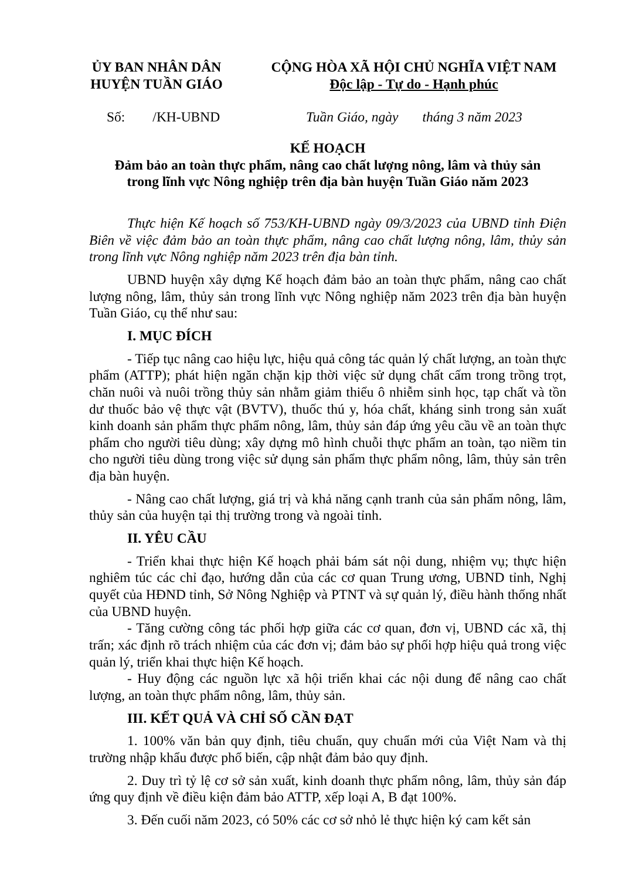ỦY BAN NHÂN DÂN
HUYỆN TUẦN GIÁO
CỘNG HÒA XÃ HỘI CHỦ NGHĨA VIỆT NAM
Độc lập - Tự do - Hạnh phúc
Số: /KH-UBND Tuần Giáo, ngày tháng 3 năm 2023
KẾ HOẠCH
Đảm bảo an toàn thực phẩm, nâng cao chất lượng nông, lâm và thủy sản
trong lĩnh vực Nông nghiệp trên địa bàn huyện Tuần Giáo năm 2023
Thực hiện Kế hoạch số 753/KH-UBND ngày 09/3/2023 của UBND tỉnh Điện Biên về việc đảm bảo an toàn thực phẩm, nâng cao chất lượng nông, lâm, thủy sản trong lĩnh vực Nông nghiệp năm 2023 trên địa bàn tỉnh.
UBND huyện xây dựng Kế hoạch đảm bảo an toàn thực phẩm, nâng cao chất lượng nông, lâm, thủy sản trong lĩnh vực Nông nghiệp năm 2023 trên địa bàn huyện Tuần Giáo, cụ thể như sau:
I. MỤC ĐÍCH
- Tiếp tục nâng cao hiệu lực, hiệu quả công tác quản lý chất lượng, an toàn thực phẩm (ATTP); phát hiện ngăn chặn kịp thời việc sử dụng chất cấm trong trồng trọt, chăn nuôi và nuôi trồng thủy sản nhằm giảm thiểu ô nhiễm sinh học, tạp chất và tồn dư thuốc bảo vệ thực vật (BVTV), thuốc thú y, hóa chất, kháng sinh trong sản xuất kinh doanh sản phẩm thực phẩm nông, lâm, thủy sản đáp ứng yêu cầu về an toàn thực phẩm cho người tiêu dùng; xây dựng mô hình chuỗi thực phẩm an toàn, tạo niềm tin cho người tiêu dùng trong việc sử dụng sản phẩm thực phẩm nông, lâm, thủy sản trên địa bàn huyện.
- Nâng cao chất lượng, giá trị và khả năng cạnh tranh của sản phẩm nông, lâm, thủy sản của huyện tại thị trường trong và ngoài tỉnh.
II. YÊU CẦU
- Triển khai thực hiện Kế hoạch phải bám sát nội dung, nhiệm vụ; thực hiện nghiêm túc các chỉ đạo, hướng dẫn của các cơ quan Trung ương, UBND tỉnh, Nghị quyết của HĐND tỉnh, Sở Nông Nghiệp và PTNT và sự quản lý, điều hành thống nhất của UBND huyện.
- Tăng cường công tác phối hợp giữa các cơ quan, đơn vị, UBND các xã, thị trấn; xác định rõ trách nhiệm của các đơn vị; đảm bảo sự phối hợp hiệu quả trong việc quản lý, triển khai thực hiện Kế hoạch.
- Huy động các nguồn lực xã hội triển khai các nội dung để nâng cao chất lượng, an toàn thực phẩm nông, lâm, thủy sản.
III. KẾT QUẢ VÀ CHỈ SỐ CẦN ĐẠT
1. 100% văn bản quy định, tiêu chuẩn, quy chuẩn mới của Việt Nam và thị trường nhập khẩu được phổ biến, cập nhật đảm bảo quy định.
2. Duy trì tỷ lệ cơ sở sản xuất, kinh doanh thực phẩm nông, lâm, thủy sản đáp ứng quy định về điều kiện đảm bảo ATTP, xếp loại A, B đạt 100%.
3. Đến cuối năm 2023, có 50% các cơ sở nhỏ lẻ thực hiện ký cam kết sản